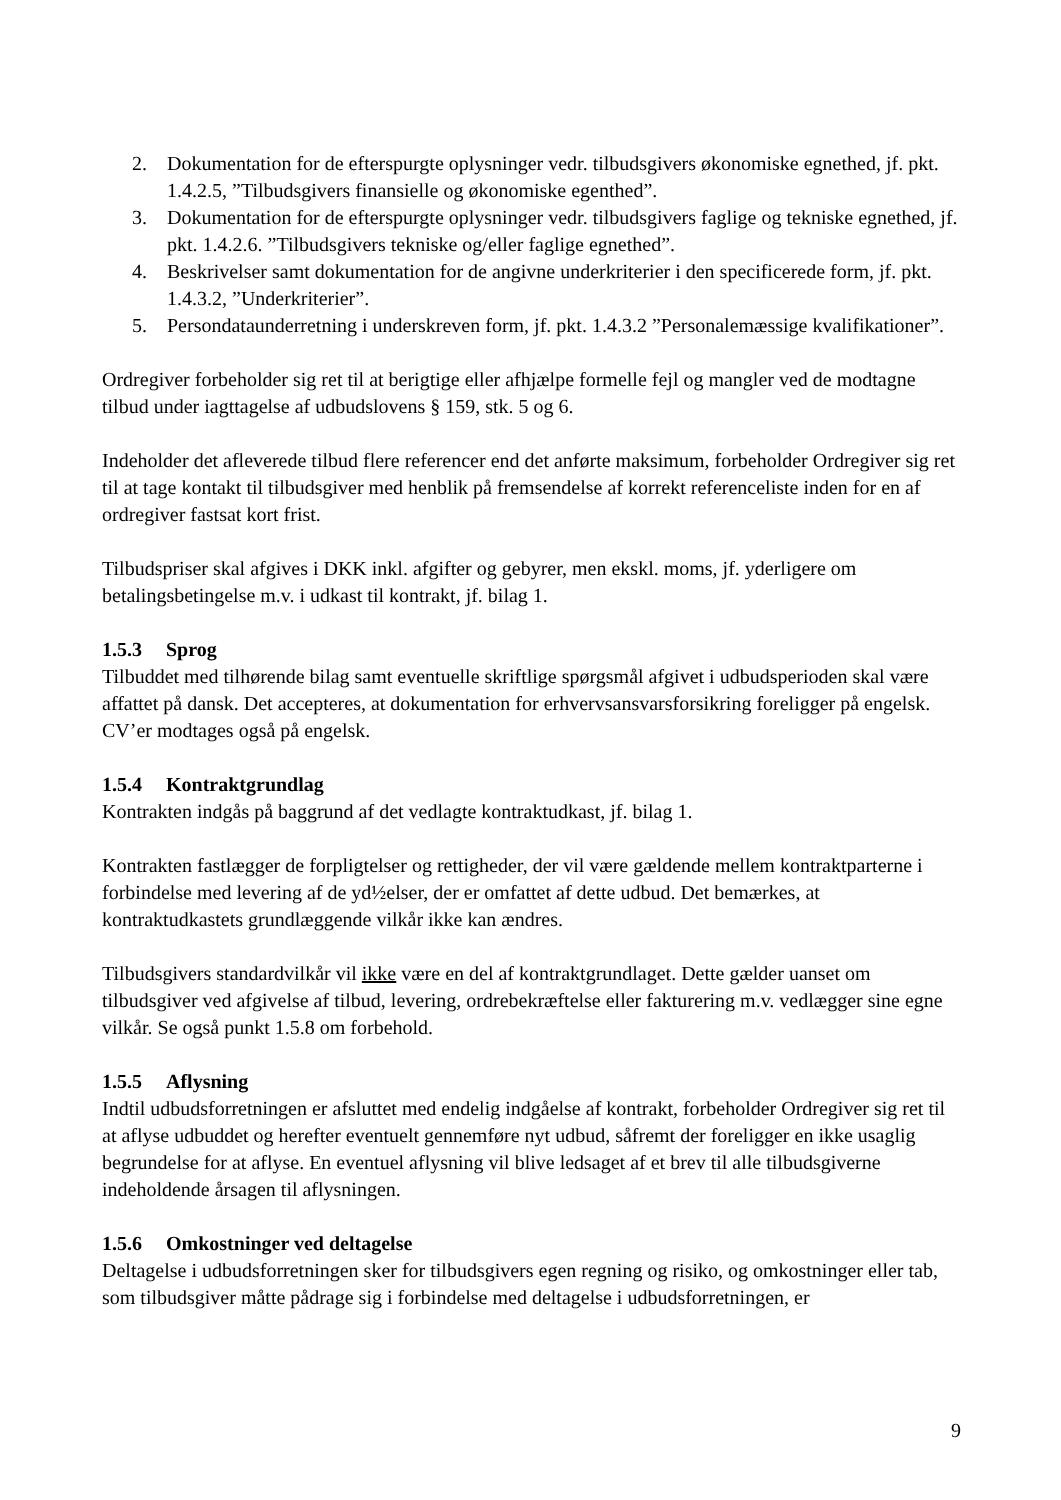2. Dokumentation for de efterspurgte oplysninger vedr. tilbudsgivers økonomiske egnethed, jf. pkt. 1.4.2.5, ”Tilbudsgivers finansielle og økonomiske egenthed”.
3. Dokumentation for de efterspurgte oplysninger vedr. tilbudsgivers faglige og tekniske egnethed, jf. pkt. 1.4.2.6. ”Tilbudsgivers tekniske og/eller faglige egnethed”.
4. Beskrivelser samt dokumentation for de angivne underkriterier i den specificerede form, jf. pkt. 1.4.3.2, ”Underkriterier”.
5. Persondataunderretning i underskreven form, jf. pkt. 1.4.3.2 ”Personalemæssige kvalifikationer”.
Ordregiver forbeholder sig ret til at berigtige eller afhjælpe formelle fejl og mangler ved de modtagne tilbud under iagttagelse af udbudslovens § 159, stk. 5 og 6.
Indeholder det afleverede tilbud flere referencer end det anførte maksimum, forbeholder Ordregiver sig ret til at tage kontakt til tilbudsgiver med henblik på fremsendelse af korrekt referenceliste inden for en af ordregiver fastsat kort frist.
Tilbudspriser skal afgives i DKK inkl. afgifter og gebyrer, men ekskl. moms, jf. yderligere om betalingsbetingelse m.v. i udkast til kontrakt, jf. bilag 1.
1.5.3 Sprog
Tilbuddet med tilhørende bilag samt eventuelle skriftlige spørgsmål afgivet i udbudsperioden skal være affattet på dansk. Det accepteres, at dokumentation for erhvervsansvarsforsikring foreligger på engelsk. CV’er modtages også på engelsk.
1.5.4 Kontraktgrundlag
Kontrakten indgås på baggrund af det vedlagte kontraktudkast, jf. bilag 1.
Kontrakten fastlægger de forpligtelser og rettigheder, der vil være gældende mellem kontraktparterne i forbindelse med levering af de yd½elser, der er omfattet af dette udbud. Det bemærkes, at kontraktudkastets grundlæggende vilkår ikke kan ændres.
Tilbudsgivers standardvilkår vil ikke være en del af kontraktgrundlaget. Dette gælder uanset om tilbudsgiver ved afgivelse af tilbud, levering, ordrebekræftelse eller fakturering m.v. vedlægger sine egne vilkår. Se også punkt 1.5.8 om forbehold.
1.5.5 Aflysning
Indtil udbudsforretningen er afsluttet med endelig indgåelse af kontrakt, forbeholder Ordregiver sig ret til at aflyse udbuddet og herefter eventuelt gennemføre nyt udbud, såfremt der foreligger en ikke usaglig begrundelse for at aflyse. En eventuel aflysning vil blive ledsaget af et brev til alle tilbudsgiverne indeholdende årsagen til aflysningen.
1.5.6 Omkostninger ved deltagelse
Deltagelse i udbudsforretningen sker for tilbudsgivers egen regning og risiko, og omkostninger eller tab, som tilbudsgiver måtte pådrage sig i forbindelse med deltagelse i udbudsforretningen, er
9